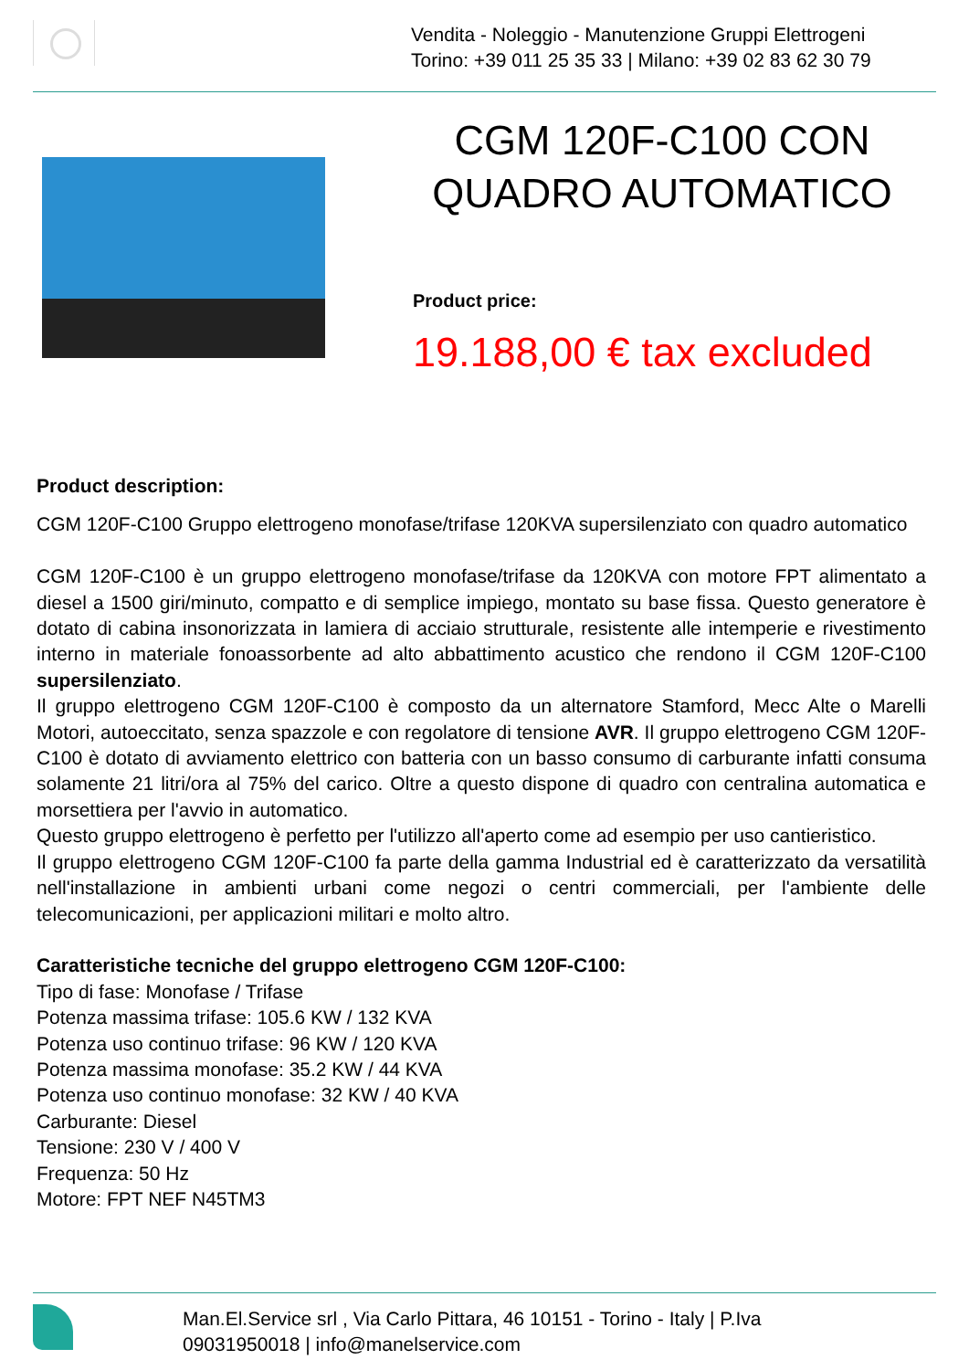Vendita - Noleggio - Manutenzione Gruppi Elettrogeni
Torino: +39 011 25 35 33 | Milano: +39 02 83 62 30 79
CGM 120F-C100 CON QUADRO AUTOMATICO
Product price:
19.188,00 € tax excluded
Product description:
CGM 120F-C100 Gruppo elettrogeno monofase/trifase 120KVA supersilenziato con quadro automatico
CGM 120F-C100 è un gruppo elettrogeno monofase/trifase da 120KVA con motore FPT alimentato a diesel a 1500 giri/minuto, compatto e di semplice impiego, montato su base fissa. Questo generatore è dotato di cabina insonorizzata in lamiera di acciaio strutturale, resistente alle intemperie e rivestimento interno in materiale fonoassorbente ad alto abbattimento acustico che rendono il CGM 120F-C100 supersilenziato.
Il gruppo elettrogeno CGM 120F-C100 è composto da un alternatore Stamford, Mecc Alte o Marelli Motori, autoeccitato, senza spazzole e con regolatore di tensione AVR. Il gruppo elettrogeno CGM 120F-C100 è dotato di avviamento elettrico con batteria con un basso consumo di carburante infatti consuma solamente 21 litri/ora al 75% del carico. Oltre a questo dispone di quadro con centralina automatica e morsettiera per l'avvio in automatico.
Questo gruppo elettrogeno è perfetto per l'utilizzo all'aperto come ad esempio per uso cantieristico.
Il gruppo elettrogeno CGM 120F-C100 fa parte della gamma Industrial ed è caratterizzato da versatilità nell'installazione in ambienti urbani come negozi o centri commerciali, per l'ambiente delle telecomunicazioni, per applicazioni militari e molto altro.
Caratteristiche tecniche del gruppo elettrogeno CGM 120F-C100:
Tipo di fase: Monofase / Trifase
Potenza massima trifase: 105.6 KW / 132 KVA
Potenza uso continuo trifase: 96 KW / 120 KVA
Potenza massima monofase: 35.2 KW / 44 KVA
Potenza uso continuo monofase: 32 KW / 40 KVA
Carburante: Diesel
Tensione: 230 V / 400 V
Frequenza: 50 Hz
Motore: FPT NEF N45TM3
Man.El.Service srl , Via Carlo Pittara, 46 10151 - Torino - Italy | P.Iva
09031950018 | info@manelservice.com